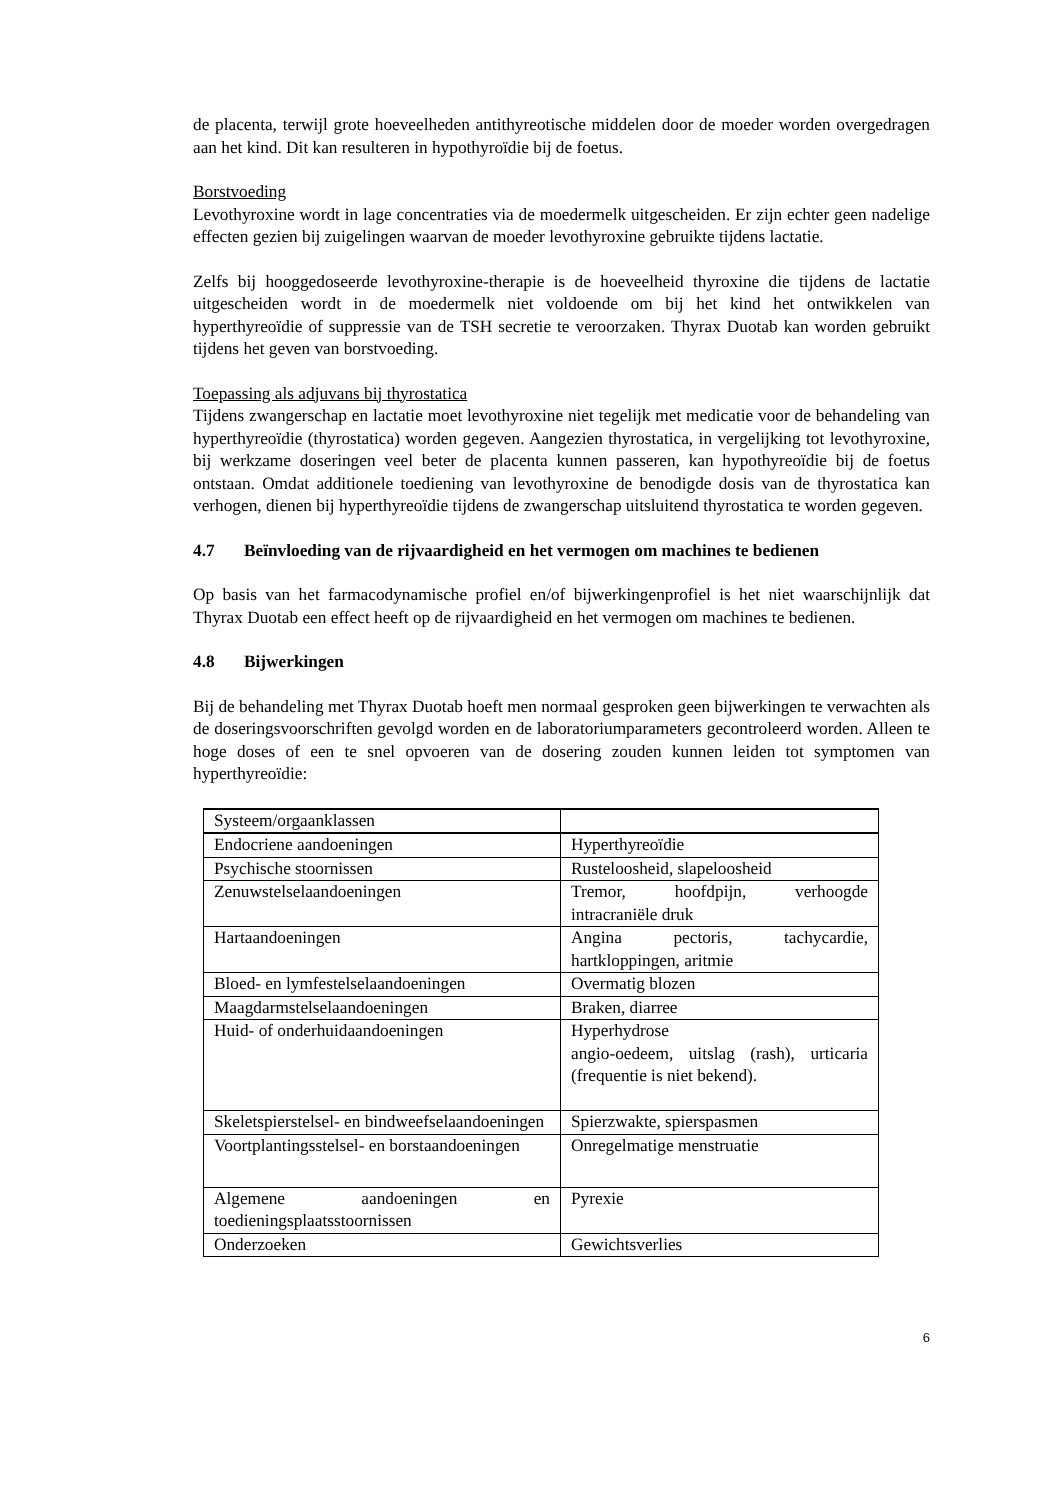de placenta, terwijl grote hoeveelheden antithyreotische middelen door de moeder worden overgedragen aan het kind. Dit kan resulteren in hypothyroïdie bij de foetus.
Borstvoeding
Levothyroxine wordt in lage concentraties via de moedermelk uitgescheiden. Er zijn echter geen nadelige effecten gezien bij zuigelingen waarvan de moeder levothyroxine gebruikte tijdens lactatie.
Zelfs bij hooggedoseerde levothyroxine-therapie is de hoeveelheid thyroxine die tijdens de lactatie uitgescheiden wordt in de moedermelk niet voldoende om bij het kind het ontwikkelen van hyperthyreoïdie of suppressie van de TSH secretie te veroorzaken. Thyrax Duotab kan worden gebruikt tijdens het geven van borstvoeding.
Toepassing als adjuvans bij thyrostatica
Tijdens zwangerschap en lactatie moet levothyroxine niet tegelijk met medicatie voor de behandeling van hyperthyreoïdie (thyrostatica) worden gegeven. Aangezien thyrostatica, in vergelijking tot levothyroxine, bij werkzame doseringen veel beter de placenta kunnen passeren, kan hypothyreoïdie bij de foetus ontstaan. Omdat additionele toediening van levothyroxine de benodigde dosis van de thyrostatica kan verhogen, dienen bij hyperthyreoïdie tijdens de zwangerschap uitsluitend thyrostatica te worden gegeven.
4.7 Beïnvloeding van de rijvaardigheid en het vermogen om machines te bedienen
Op basis van het farmacodynamische profiel en/of bijwerkingenprofiel is het niet waarschijnlijk dat Thyrax Duotab een effect heeft op de rijvaardigheid en het vermogen om machines te bedienen.
4.8 Bijwerkingen
Bij de behandeling met Thyrax Duotab hoeft men normaal gesproken geen bijwerkingen te verwachten als de doseringsvoorschriften gevolgd worden en de laboratoriumparameters gecontroleerd worden. Alleen te hoge doses of een te snel opvoeren van de dosering zouden kunnen leiden tot symptomen van hyperthyreoïdie:
| Systeem/orgaanklassen | |
| Endocriene aandoeningen | Hyperthyreoïdie |
| Psychische stoornissen | Rusteloosheid, slapeloosheid |
| Zenuwstelselaandoeningen | Tremor, hoofdpijn, verhoogde intracraniële druk |
| Hartaandoeningen | Angina pectoris, tachycardie, hartkloppingen, aritmie |
| Bloed- en lymfestelselaandoeningen | Overmatig blozen |
| Maagdarmstelselaandoeningen | Braken, diarree |
| Huid- of onderhuidaandoeningen | Hyperhydrose angio-oedeem, uitslag (rash), urticaria (frequentie is niet bekend). |
| Skeletspierstelsel- en bindweefselaandoeningen | Spierzwakte, spierspasmen |
| Voortplantingsstelsel- en borstaandoeningen | Onregelmatige menstruatie |
| Algemene aandoeningen en toedieningsplaatsstoornissen | Pyrexie |
| Onderzoeken | Gewichtsverlies |
6